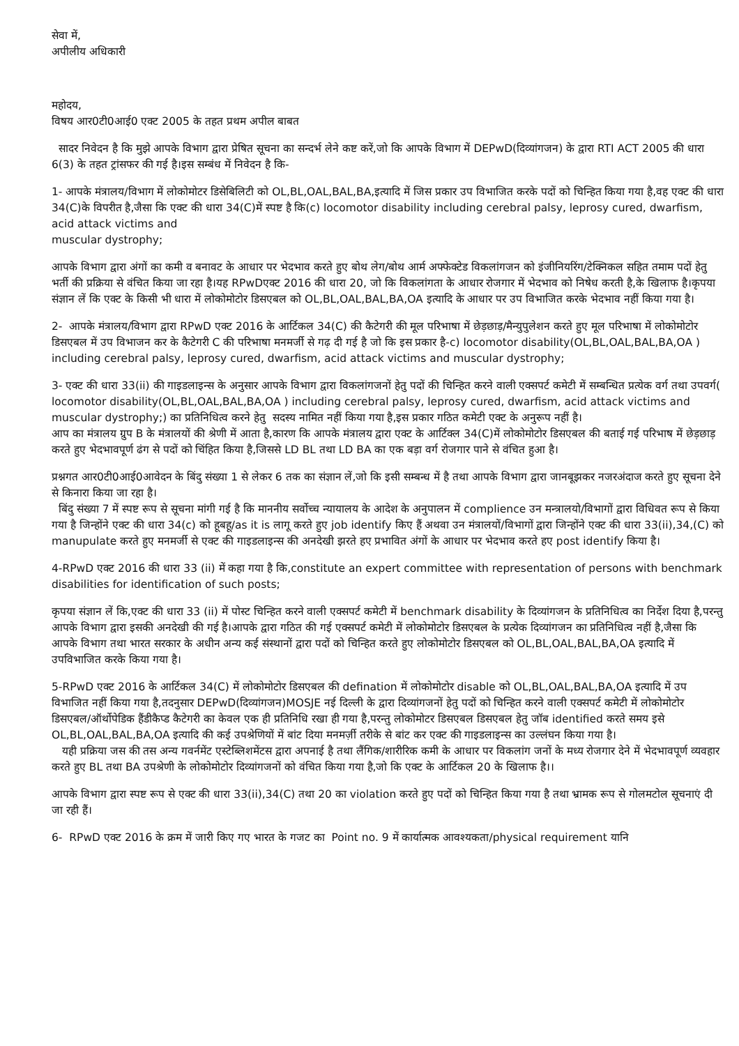सेवा में,
अपीलीय अधिकारी
महोदय,
विषय आर0टी0आई0 एक्ट 2005 के तहत प्रथम अपील बाबत
सादर निवेदन है कि मुझे आपके विभाग द्वारा प्रेषित सूचना का सन्दर्भ लेने कष्ट करें,जो कि आपके विभाग में DEPwD(दिव्यांगजन) के द्वारा RTI ACT 2005 की धारा 6(3) के तहत ट्रांसफर की गई है।इस सम्बंध में निवेदन है कि-
1- आपके मंत्रालय/विभाग में लोकोमोटर डिसेबिलिटी को OL,BL,OAL,BAL,BA,इत्यादि में जिस प्रकार उप विभाजित करके पदों को चिन्हित किया गया है,वह एक्ट की धारा 34(C)के विपरीत है,जैसा कि एक्ट की धारा 34(C)में स्पष्ट है कि(c) locomotor disability including cerebral palsy, leprosy cured, dwarfism, acid attack victims and
muscular dystrophy;
आपके विभाग द्वारा अंगों का कमी व बनावट के आधार पर भेदभाव करते हुए बोथ लेग/बोथ आर्म अफ्फेक्टेड विकलांगजन को इंजीनियरिंग/टेक्निकल सहित तमाम पदों हेतु भर्ती की प्रक्रिया से वंचित किया जा रहा है।यह RPwDएक्ट 2016 की धारा 20, जो कि विकलांगता के आधार रोजगार में भेदभाव को निषेध करती है,के खिलाफ है।कृपया संज्ञान लें कि एक्ट के किसी भी धारा में लोकोमोटोर डिसएबल को OL,BL,OAL,BAL,BA,OA इत्यादि के आधार पर उप विभाजित करके भेदभाव नहीं किया गया है।
2- आपके मंत्रालय/विभाग द्वारा RPwD एक्ट 2016 के आर्टिकल 34(C) की कैटेगरी की मूल परिभाषा में छेड़छाड़/मैन्युपुलेशन करते हुए मूल परिभाषा में लोकोमोटोर डिसएबल में उप विभाजन कर के कैटेगरी C की परिभाषा मनमर्जी से गढ़ दी गई है जो कि इस प्रकार है-c) locomotor disability(OL,BL,OAL,BAL,BA,OA ) including cerebral palsy, leprosy cured, dwarfism, acid attack victims and muscular dystrophy;
3- एक्ट की धारा 33(ii) की गाइडलाइन्स के अनुसार आपके विभाग द्वारा विकलांगजनों हेतु पदों की चिन्हित करने वाली एक्सपर्ट कमेटी में सम्बन्धित प्रत्येक वर्ग तथा उपवर्ग( locomotor disability(OL,BL,OAL,BAL,BA,OA ) including cerebral palsy, leprosy cured, dwarfism, acid attack victims and
muscular dystrophy;) का प्रतिनिधित्व करने हेतु सदस्य नामित नहीं किया गया है,इस प्रकार गठित कमेटी एक्ट के अनुरूप नहीं है।
आप का मंत्रालय ग्रुप B के मंत्रालयों की श्रेणी में आता है,कारण कि आपके मंत्रालय द्वारा एक्ट के आर्टिक्ल 34(C)में लोकोमोटोर डिसएबल की बताई गई परिभाष में छेड़छाड़ करते हुए भेदभावपूर्ण ढंग से पदों को चिंहित किया है,जिससे LD BL तथा LD BA का एक बड़ा वर्ग रोजगार पाने से वंचित हुआ है।
प्रश्नगत आर0टी0आई0आवेदन के बिंदु संख्या 1 से लेकर 6 तक का संज्ञान लें,जो कि इसी सम्बन्ध में है तथा आपके विभाग द्वारा जानबूझकर नजरअंदाज करते हुए सूचना देने से किनारा किया जा रहा है।
बिंदु संख्या 7 में स्पष्ट रूप से सूचना मांगी गई है कि माननीय सर्वोच्च न्यायालय के आदेश के अनुपालन में complience उन मन्त्रालयो/विभागों द्वारा विधिवत रूप से किया गया है जिन्होंने एक्ट की धारा 34(c) को हूबहू/as it is लागू करते हुए job identify किए हैं अथवा उन मंत्रालयों/विभागों द्वारा जिन्होंने एक्ट की धारा 33(ii),34,(C) को manupulate करते हुए मनमर्जी से एक्ट की गाइडलाइन्स की अनदेखी झरते हए प्रभावित अंगों के आधार पर भेदभाव करते हए post identify किया है।
4-RPwD एक्ट 2016 की धारा 33 (ii) में कहा गया है कि,constitute an expert committee with representation of persons with benchmark disabilities for identification of such posts;
कृपया संज्ञान लें कि,एक्ट की धारा 33 (ii) में पोस्ट चिन्हित करने वाली एक्सपर्ट कमेटी में benchmark disability के दिव्यांगजन के प्रतिनिधित्व का निर्देश दिया है,परन्तु आपके विभाग द्वारा इसकी अनदेखी की गई है।आपके द्वारा गठित की गई एक्सपर्ट कमेटी में लोकोमोटोर डिसएबल के प्रत्येक दिव्यांगजन का प्रतिनिधित्व नहीं है,जैसा कि आपके विभाग तथा भारत सरकार के अधीन अन्य कई संस्थानों द्वारा पदों को चिन्हित करते हुए लोकोमोटोर डिसएबल को OL,BL,OAL,BAL,BA,OA इत्यादि में उपविभाजित करके किया गया है।
5-RPwD एक्ट 2016 के आर्टिकल 34(C) में लोकोमोटोर डिसएबल की defination में लोकोमोटोर disable को OL,BL,OAL,BAL,BA,OA इत्यादि में उप विभाजित नहीं किया गया है,तदनुसार DEPwD(दिव्यांगजन)MOSJE नई दिल्ली के द्वारा दिव्यांगजनों हेतु पदों को चिन्हित करने वाली एक्सपर्ट कमेटी में लोकोमोटोर डिसएबल/ऑर्थोपेडिक हैंडीकैप्ड कैटेगरी का केवल एक ही प्रतिनिधि रखा ही गया है,परन्तु लोकोमोटर डिसएबल डिसएबल हेतु जॉब identified करते समय इसे OL,BL,OAL,BAL,BA,OA इत्यादि की कई उपश्रेणियों में बांट दिया मनमर्ज़ी तरीके से बांट कर एक्ट की गाइडलाइन्स का उल्लंघन किया गया है।
यही प्रक्रिया जस की तस अन्य गवर्नमेंट एस्टेब्लिशमेंटस द्वारा अपनाई है तथा लैंगिक/शारीरिक कमी के आधार पर विकलांग जनों के मध्य रोजगार देने में भेदभावपूर्ण व्यवहार करते हुए BL तथा BA उपश्रेणी के लोकोमोटोर दिव्यांगजनों को वंचित किया गया है,जो कि एक्ट के आर्टिकल 20 के खिलाफ है।।
आपके विभाग द्वारा स्पष्ट रूप से एक्ट की धारा 33(ii),34(C) तथा 20 का violation करते हुए पदों को चिन्हित किया गया है तथा भ्रामक रूप से गोलमटोल सूचनाएं दी जा रही हैं।
6- RPwD एक्ट 2016 के क्रम में जारी किए गए भारत के गजट का Point no. 9 में कार्यात्मक आवश्यकता/physical requirement यानि